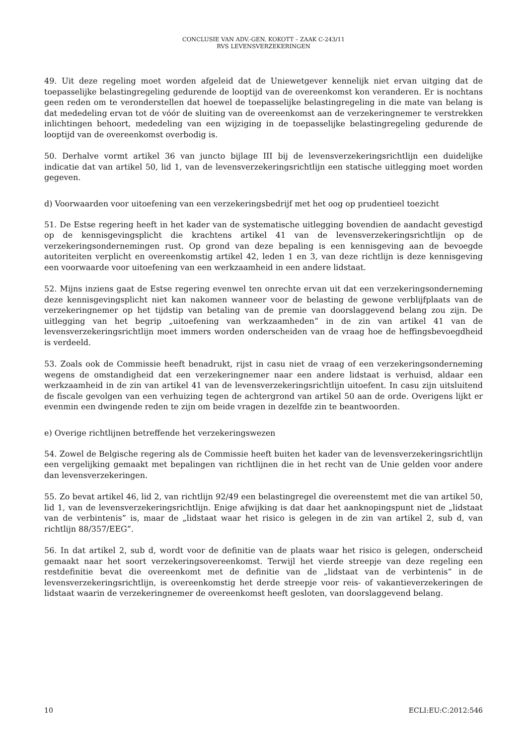CONCLUSIE VAN ADV.-GEN. KOKOTT – ZAAK C-243/11
RVS LEVENSVERZEKERINGEN
49. Uit deze regeling moet worden afgeleid dat de Uniewetgever kennelijk niet ervan uitging dat de toepasselijke belastingregeling gedurende de looptijd van de overeenkomst kon veranderen. Er is nochtans geen reden om te veronderstellen dat hoewel de toepasselijke belastingregeling in die mate van belang is dat mededeling ervan tot de vóór de sluiting van de overeenkomst aan de verzekeringnemer te verstrekken inlichtingen behoort, mededeling van een wijziging in de toepasselijke belastingregeling gedurende de looptijd van de overeenkomst overbodig is.
50. Derhalve vormt artikel 36 van juncto bijlage III bij de levensverzekeringsrichtlijn een duidelijke indicatie dat van artikel 50, lid 1, van de levensverzekeringsrichtlijn een statische uitlegging moet worden gegeven.
d) Voorwaarden voor uitoefening van een verzekeringsbedrijf met het oog op prudentieel toezicht
51. De Estse regering heeft in het kader van de systematische uitlegging bovendien de aandacht gevestigd op de kennisgevingsplicht die krachtens artikel 41 van de levensverzekeringsrichtlijn op de verzekeringsondernemingen rust. Op grond van deze bepaling is een kennisgeving aan de bevoegde autoriteiten verplicht en overeenkomstig artikel 42, leden 1 en 3, van deze richtlijn is deze kennisgeving een voorwaarde voor uitoefening van een werkzaamheid in een andere lidstaat.
52. Mijns inziens gaat de Estse regering evenwel ten onrechte ervan uit dat een verzekeringsonderneming deze kennisgevingsplicht niet kan nakomen wanneer voor de belasting de gewone verblijfplaats van de verzekeringnemer op het tijdstip van betaling van de premie van doorslaggevend belang zou zijn. De uitlegging van het begrip „uitoefening van werkzaamheden” in de zin van artikel 41 van de levensverzekeringsrichtlijn moet immers worden onderscheiden van de vraag hoe de heffingsbevoegdheid is verdeeld.
53. Zoals ook de Commissie heeft benadrukt, rijst in casu niet de vraag of een verzekeringsonderneming wegens de omstandigheid dat een verzekeringnemer naar een andere lidstaat is verhuisd, aldaar een werkzaamheid in de zin van artikel 41 van de levensverzekeringsrichtlijn uitoefent. In casu zijn uitsluitend de fiscale gevolgen van een verhuizing tegen de achtergrond van artikel 50 aan de orde. Overigens lijkt er evenmin een dwingende reden te zijn om beide vragen in dezelfde zin te beantwoorden.
e) Overige richtlijnen betreffende het verzekeringswezen
54. Zowel de Belgische regering als de Commissie heeft buiten het kader van de levensverzekeringsrichtlijn een vergelijking gemaakt met bepalingen van richtlijnen die in het recht van de Unie gelden voor andere dan levensverzekeringen.
55. Zo bevat artikel 46, lid 2, van richtlijn 92/49 een belastingregel die overeenstemt met die van artikel 50, lid 1, van de levensverzekeringsrichtlijn. Enige afwijking is dat daar het aanknopingspunt niet de „lidstaat van de verbintenis” is, maar de „lidstaat waar het risico is gelegen in de zin van artikel 2, sub d, van richtlijn 88/357/EEG”.
56. In dat artikel 2, sub d, wordt voor de definitie van de plaats waar het risico is gelegen, onderscheid gemaakt naar het soort verzekeringsovereenkomst. Terwijl het vierde streepje van deze regeling een restdefinitie bevat die overeenkomt met de definitie van de „lidstaat van de verbintenis” in de levensverzekeringsrichtlijn, is overeenkomstig het derde streepje voor reis- of vakantieverzekeringen de lidstaat waarin de verzekeringnemer de overeenkomst heeft gesloten, van doorslaggevend belang.
10 ECLI:EU:C:2012:546